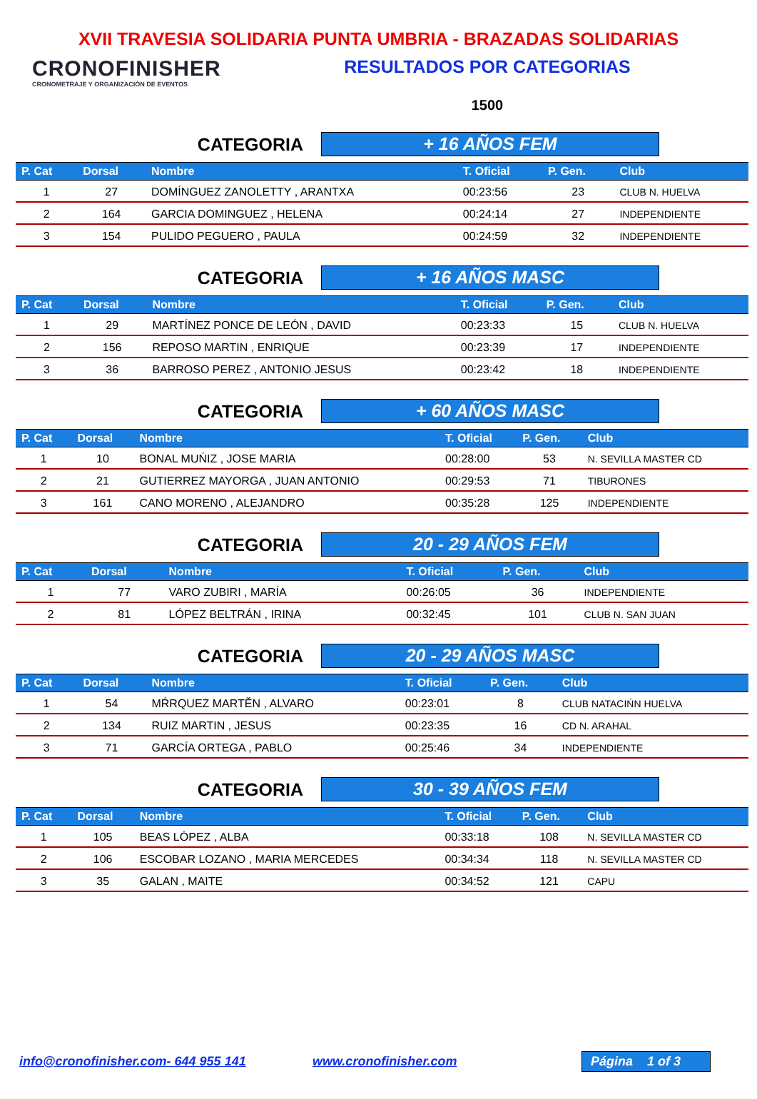XVII TRAVESIA SOLIDARIA PUNTA UMBRIA - BRAZADAS SOLIDARIAS
CRONOFINISHER
CRONOMETRAJE Y ORGANIZACIÓN DE EVENTOS
RESULTADOS POR CATEGORIAS
1500
CATEGORIA
+ 16 AÑOS FEM
| P. Cat | Dorsal | Nombre | T. Oficial | P. Gen. | Club |
| --- | --- | --- | --- | --- | --- |
| 1 | 27 | DOMÍNGUEZ ZANOLETTY , ARANTXA | 00:23:56 | 23 | CLUB N. HUELVA |
| 2 | 164 | GARCIA DOMINGUEZ , HELENA | 00:24:14 | 27 | INDEPENDIENTE |
| 3 | 154 | PULIDO PEGUERO , PAULA | 00:24:59 | 32 | INDEPENDIENTE |
CATEGORIA
+ 16 AÑOS MASC
| P. Cat | Dorsal | Nombre | T. Oficial | P. Gen. | Club |
| --- | --- | --- | --- | --- | --- |
| 1 | 29 | MARTÍNEZ PONCE DE LEÓN , DAVID | 00:23:33 | 15 | CLUB N. HUELVA |
| 2 | 156 | REPOSO MARTIN , ENRIQUE | 00:23:39 | 17 | INDEPENDIENTE |
| 3 | 36 | BARROSO PEREZ , ANTONIO JESUS | 00:23:42 | 18 | INDEPENDIENTE |
CATEGORIA
+ 60 AÑOS MASC
| P. Cat | Dorsal | Nombre | T. Oficial | P. Gen. | Club |
| --- | --- | --- | --- | --- | --- |
| 1 | 10 | BONAL MUŃIZ , JOSE MARIA | 00:28:00 | 53 | N. SEVILLA MASTER CD |
| 2 | 21 | GUTIERREZ MAYORGA , JUAN ANTONIO | 00:29:53 | 71 | TIBURONES |
| 3 | 161 | CANO MORENO , ALEJANDRO | 00:35:28 | 125 | INDEPENDIENTE |
CATEGORIA
20 - 29 AÑOS FEM
| P. Cat | Dorsal | Nombre | T. Oficial | P. Gen. | Club |
| --- | --- | --- | --- | --- | --- |
| 1 | 77 | VARO ZUBIRI , MARÍA | 00:26:05 | 36 | INDEPENDIENTE |
| 2 | 81 | LÓPEZ BELTRÁN , IRINA | 00:32:45 | 101 | CLUB N. SAN JUAN |
CATEGORIA
20 - 29 AÑOS MASC
| P. Cat | Dorsal | Nombre | T. Oficial | P. Gen. | Club |
| --- | --- | --- | --- | --- | --- |
| 1 | 54 | MŔRQUEZ MARTĚN , ALVARO | 00:23:01 | 8 | CLUB NATACIŃN HUELVA |
| 2 | 134 | RUIZ MARTIN , JESUS | 00:23:35 | 16 | CD N. ARAHAL |
| 3 | 71 | GARCÍA ORTEGA , PABLO | 00:25:46 | 34 | INDEPENDIENTE |
CATEGORIA
30 - 39 AÑOS FEM
| P. Cat | Dorsal | Nombre | T. Oficial | P. Gen. | Club |
| --- | --- | --- | --- | --- | --- |
| 1 | 105 | BEAS LÓPEZ , ALBA | 00:33:18 | 108 | N. SEVILLA MASTER CD |
| 2 | 106 | ESCOBAR LOZANO , MARIA MERCEDES | 00:34:34 | 118 | N. SEVILLA MASTER CD |
| 3 | 35 | GALAN , MAITE | 00:34:52 | 121 | CAPU |
info@cronofinisher.com- 644 955 141 www.cronofinisher.com
Página 1 of 3